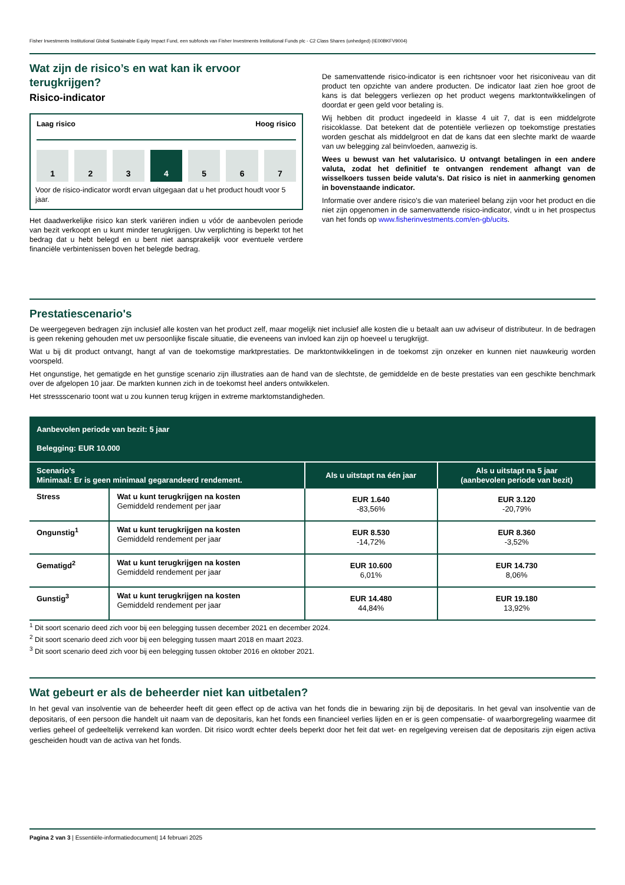Fisher Investments Institutional Global Sustainable Equity Impact Fund, een subfonds van Fisher Investments Institutional Funds plc - C2 Class Shares (unhedged) (IE00BKFV9004)
Wat zijn de risico’s en wat kan ik ervoor terugkrijgen?
Risico-indicator
Laag risico Hoog risico
1 2 3 4 5 6 7
Voor de risico-indicator wordt ervan uitgegaan dat u het product houdt voor 5 jaar.
Het daadwerkelijke risico kan sterk variëren indien u vóór de aanbevolen periode van bezit verkoopt en u kunt minder terugkrijgen. Uw verplichting is beperkt tot het bedrag dat u hebt belegd en u bent niet aansprakelijk voor eventuele verdere financiële verbintenissen boven het belegde bedrag.
De samenvattende risico-indicator is een richtsnoer voor het risiconiveau van dit product ten opzichte van andere producten. De indicator laat zien hoe groot de kans is dat beleggers verliezen op het product wegens marktontwikkelingen of doordat er geen geld voor betaling is.
Wij hebben dit product ingedeeld in klasse 4 uit 7, dat is een middelgrote risicoklasse. Dat betekent dat de potentiële verliezen op toekomstige prestaties worden geschat als middelgroot en dat de kans dat een slechte markt de waarde van uw belegging zal beïnvloeden, aanwezig is.
Wees u bewust van het valutarisico. U ontvangt betalingen in een andere valuta, zodat het definitief te ontvangen rendement afhangt van de wisselkoers tussen beide valuta's. Dat risico is niet in aanmerking genomen in bovenstaande indicator.
Informatie over andere risico's die van materieel belang zijn voor het product en die niet zijn opgenomen in de samenvattende risico-indicator, vindt u in het prospectus van het fonds op www.fisherinvestments.com/en-gb/ucits.
Prestatiescenario's
De weergegeven bedragen zijn inclusief alle kosten van het product zelf, maar mogelijk niet inclusief alle kosten die u betaalt aan uw adviseur of distributeur. In de bedragen is geen rekening gehouden met uw persoonlijke fiscale situatie, die eveneens van invloed kan zijn op hoeveel u terugkrijgt.
Wat u bij dit product ontvangt, hangt af van de toekomstige marktprestaties. De marktontwikkelingen in de toekomst zijn onzeker en kunnen niet nauwkeurig worden voorspeld.
Het ongunstige, het gematigde en het gunstige scenario zijn illustraties aan de hand van de slechtste, de gemiddelde en de beste prestaties van een geschikte benchmark over de afgelopen 10 jaar. De markten kunnen zich in de toekomst heel anders ontwikkelen.
Het stressscenario toont wat u zou kunnen terug krijgen in extreme marktomstandigheden.
| Aanbevolen periode van bezit: 5 jaar Belegging: EUR 10.000 | | | |
| Scenario’s Minimaal: Er is geen minimaal gegarandeerd rendement. | | Als u uitstapt na één jaar | Als u uitstapt na 5 jaar (aanbevolen periode van bezit) |
| Stress | Wat u kunt terugkrijgen na kosten Gemiddeld rendement per jaar | EUR 1.640 -83,56% | EUR 3.120 -20,79% |
| Ongunstig<sup>1</sup> | Wat u kunt terugkrijgen na kosten Gemiddeld rendement per jaar | EUR 8.530 -14,72% | EUR 8.360 -3,52% |
| Gematigd<sup>2</sup> | Wat u kunt terugkrijgen na kosten Gemiddeld rendement per jaar | EUR 10.600 6,01% | EUR 14.730 8,06% |
| Gunstig<sup>3</sup> | Wat u kunt terugkrijgen na kosten Gemiddeld rendement per jaar | EUR 14.480 44,84% | EUR 19.180 13,92% |
<sup>1</sup> Dit soort scenario deed zich voor bij een belegging tussen december 2021 en december 2024.
<sup>2</sup> Dit soort scenario deed zich voor bij een belegging tussen maart 2018 en maart 2023.
<sup>3</sup> Dit soort scenario deed zich voor bij een belegging tussen oktober 2016 en oktober 2021.
Wat gebeurt er als de beheerder niet kan uitbetalen?
In het geval van insolventie van de beheerder heeft dit geen effect op de activa van het fonds die in bewaring zijn bij de depositaris. In het geval van insolventie van de depositaris, of een persoon die handelt uit naam van de depositaris, kan het fonds een financieel verlies lijden en er is geen compensatie- of waarborgregeling waarmee dit verlies geheel of gedeeltelijk verrekend kan worden. Dit risico wordt echter deels beperkt door het feit dat wet- en regelgeving vereisen dat de depositaris zijn eigen activa gescheiden houdt van de activa van het fonds.
Pagina 2 van 3 | Essentiële-informatiedocument| 14 februari 2025